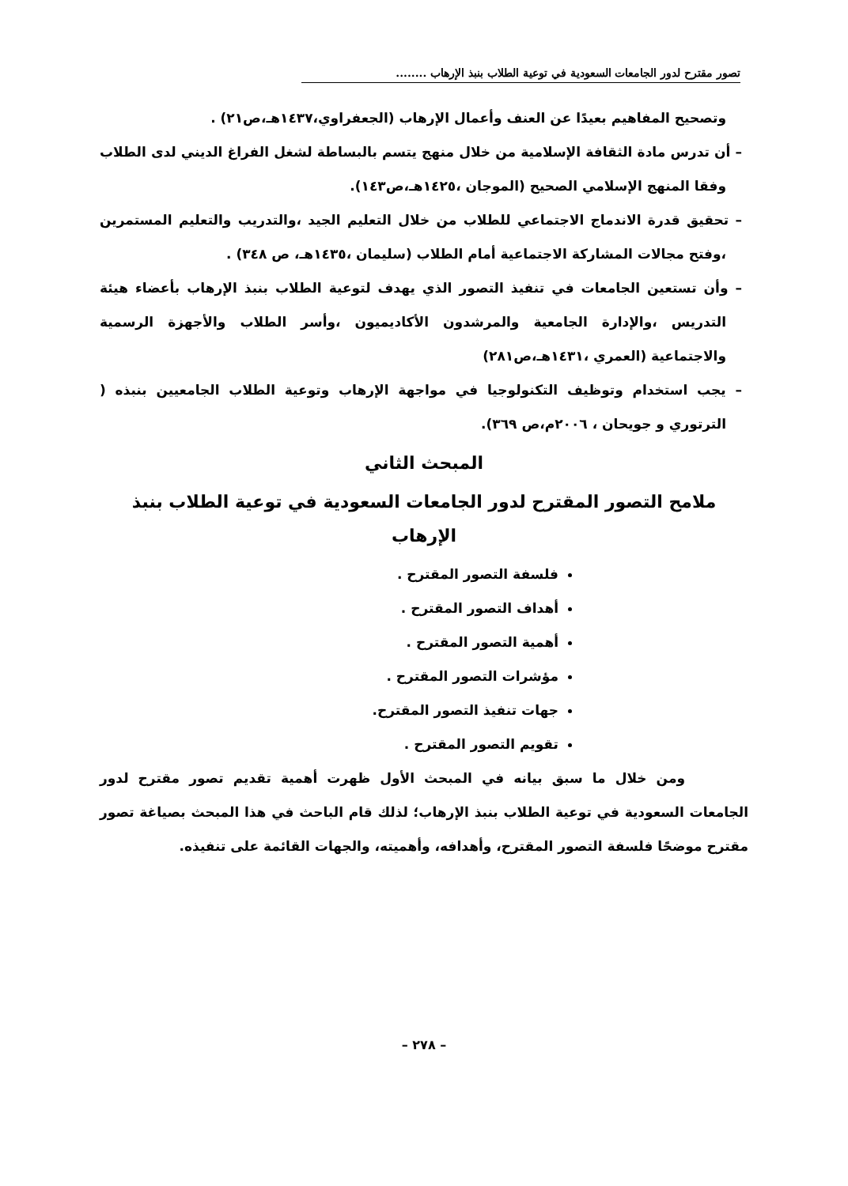تصور مقترح لدور الجامعات السعودية في توعية الطلاب بنبذ الإرهاب ........
وتصحيح المفاهيم بعيدًا عن العنف وأعمال الإرهاب (الجعفراوي،١٤٣٧هـ،ص٢١) .
– أن تدرس مادة الثقافة الإسلامية من خلال منهج يتسم بالبساطة لشغل الفراغ الديني لدى الطلاب وفقا المنهج الإسلامي الصحيح (الموجان ،١٤٢٥هـ،ص١٤٣).
– تحقيق قدرة الاندماج الاجتماعي للطلاب من خلال التعليم الجيد ،والتدريب والتعليم المستمرين ،وفتح مجالات المشاركة الاجتماعية أمام الطلاب (سليمان ،١٤٣٥هـ، ص ٣٤٨) .
– وأن تستعين الجامعات في تنفيذ التصور الذي يهدف لتوعية الطلاب بنبذ الإرهاب بأعضاء هيئة التدريس ،والإدارة الجامعية والمرشدون الأكاديميون ،وأسر الطلاب والأجهزة الرسمية والاجتماعية (العمري ،١٤٣١هـ،ص٢٨١)
– يجب استخدام وتوظيف التكنولوجيا في مواجهة الإرهاب وتوعية الطلاب الجامعيين بنبذه ( الترتوري و جويحان ، ٢٠٠٦م،ص ٣٦٩).
المبحث الثاني
ملامح التصور المقترح لدور الجامعات السعودية في توعية الطلاب بنبذ الإرهاب
فلسفة التصور المقترح .
أهداف التصور المقترح .
أهمية التصور المقترح .
مؤشرات التصور المقترح .
جهات تنفيذ التصور المقترح.
تقويم التصور المقترح .
ومن خلال ما سبق بيانه في المبحث الأول ظهرت أهمية تقديم تصور مقترح لدور الجامعات السعودية في توعية الطلاب بنبذ الإرهاب؛ لذلك قام الباحث في هذا المبحث بصياغة تصور مقترح موضحًا فلسفة التصور المقترح، وأهدافه، وأهميته، والجهات القائمة على تنفيذه.
– ٢٧٨ –